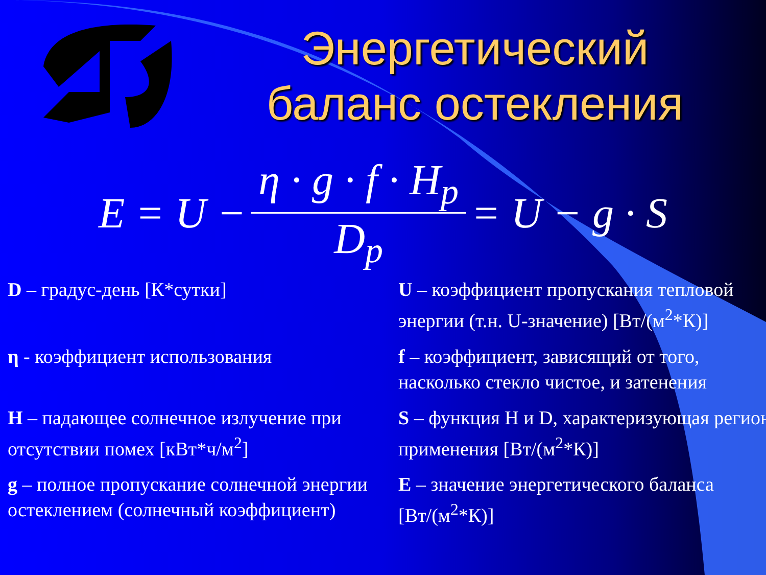Энергетический
баланс остекления
E = U − η · g · f · H<sub>p</sub> D<sub>p</sub> = U − g · S
D – градус-день [К*сутки]
U – коэффициент пропускания тепловой энергии (т.н. U-значение) [Вт/(м<sup>2</sup>*К)]
η - коэффициент использования
f – коэффициент, зависящий от того, насколько стекло чистое, и затенения
H – падающее солнечное излучение при отсутствии помех [кВт*ч/м<sup>2</sup>]
S – функция H и D, характеризующая регион применения [Вт/(м<sup>2</sup>*К)]
g – полное пропускание солнечной энергии остеклением (солнечный коэффициент)
E – значение энергетического баланса [Вт/(м<sup>2</sup>*К)]